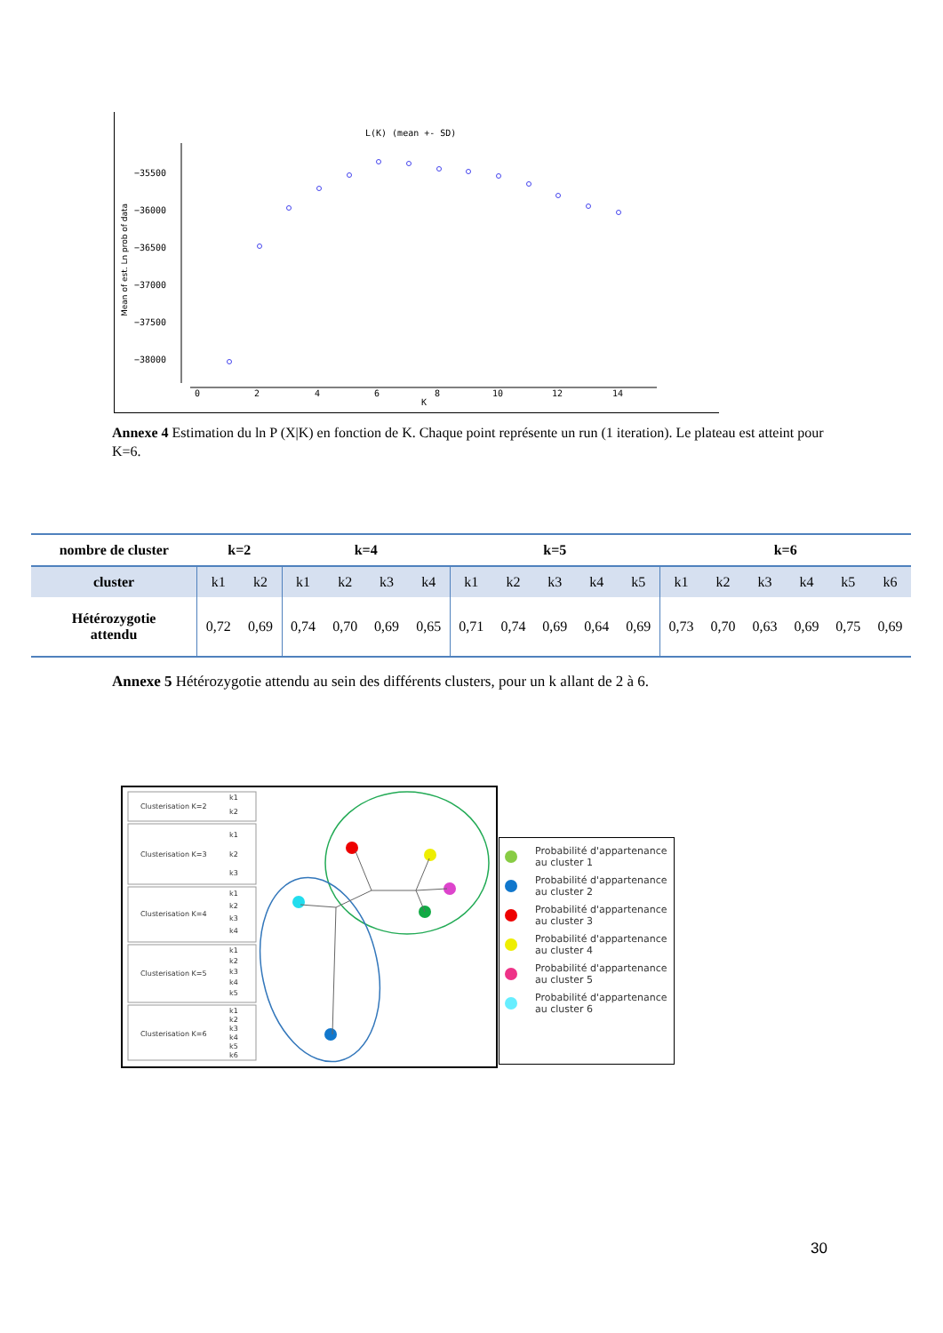L(K) (mean +- SD)
−35500
−36000
−36500
−37000
−37500
−38000
0
2
4
6
8
10
12
14
K
Mean of est. Ln prob of data
Annexe 4 Estimation du ln P (X|K) en fonction de K. Chaque point représente un run (1 iteration). Le plateau est atteint pour K=6.
| nombre de cluster | k=2 | | k=4 | | | | k=5 | | | | | k=6 | | | | | |
| --- | --- | --- | --- | --- | --- | --- | --- | --- | --- | --- | --- | --- | --- | --- | --- | --- | --- |
| cluster | k1 | k2 | k1 | k2 | k3 | k4 | k1 | k2 | k3 | k4 | k5 | k1 | k2 | k3 | k4 | k5 | k6 |
| Hétérozygotie attendu | 0,72 | 0,69 | 0,74 | 0,70 | 0,69 | 0,65 | 0,71 | 0,74 | 0,69 | 0,64 | 0,69 | 0,73 | 0,70 | 0,63 | 0,69 | 0,75 | 0,69 |
Annexe 5 Hétérozygotie attendu au sein des différents clusters, pour un k allant de 2 à 6.
Clusterisation K=2
k1
k2
Clusterisation K=3
k1
k2
k3
Clusterisation K=4
k1
k2
k3
k4
Clusterisation K=5
k1
k2
k3
k4
k5
Clusterisation K=6
k1
k2
k3
k4
k5
k6
Probabilité d'appartenance au cluster 1
Probabilité d'appartenance au cluster 2
Probabilité d'appartenance au cluster 3
Probabilité d'appartenance au cluster 4
Probabilité d'appartenance au cluster 5
Probabilité d'appartenance au cluster 6
30